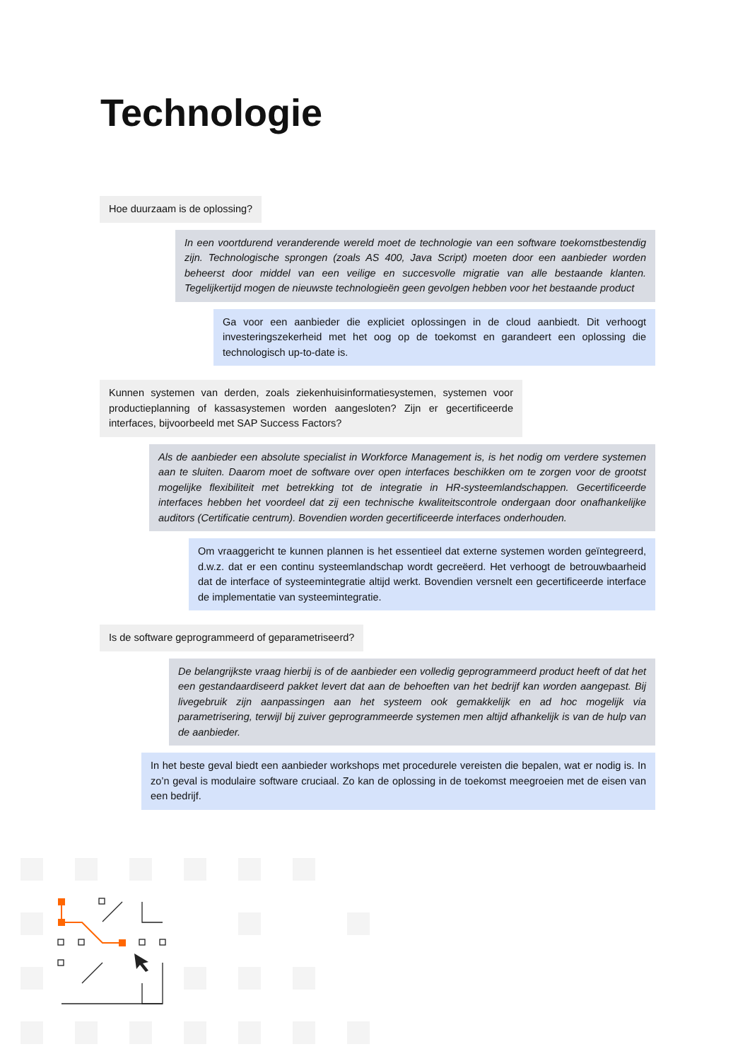Technologie
Hoe duurzaam is de oplossing?
In een voortdurend veranderende wereld moet de technologie van een software toekomstbestendig zijn. Technologische sprongen (zoals AS 400, Java Script) moeten door een aanbieder worden beheerst door middel van een veilige en succesvolle migratie van alle bestaande klanten. Tegelijkertijd mogen de nieuwste technologieën geen gevolgen hebben voor het bestaande product
Ga voor een aanbieder die expliciet oplossingen in de cloud aanbiedt. Dit verhoogt investeringszekerheid met het oog op de toekomst en garandeert een oplossing die technologisch up-to-date is.
Kunnen systemen van derden, zoals ziekenhuisinformatiesystemen, systemen voor productieplanning of kassasystemen worden aangesloten? Zijn er gecertificeerde interfaces, bijvoorbeeld met SAP Success Factors?
Als de aanbieder een absolute specialist in Workforce Management is, is het nodig om verdere systemen aan te sluiten. Daarom moet de software over open interfaces beschikken om te zorgen voor de grootst mogelijke flexibiliteit met betrekking tot de integratie in HR-systeemlandschappen. Gecertificeerde interfaces hebben het voordeel dat zij een technische kwaliteitscontrole ondergaan door onafhankelijke auditors (Certificatie centrum). Bovendien worden gecertificeerde interfaces onderhouden.
Om vraaggericht te kunnen plannen is het essentieel dat externe systemen worden geïntegreerd, d.w.z. dat er een continu systeemlandschap wordt gecreëerd. Het verhoogt de betrouwbaarheid dat de interface of systeemintegratie altijd werkt. Bovendien versnelt een gecertificeerde interface de implementatie van systeemintegratie.
Is de software geprogrammeerd of geparametriseerd?
De belangrijkste vraag hierbij is of de aanbieder een volledig geprogrammeerd product heeft of dat het een gestandaardiseerd pakket levert dat aan de behoeften van het bedrijf kan worden aangepast. Bij livegebruik zijn aanpassingen aan het systeem ook gemakkelijk en ad hoc mogelijk via parametrisering, terwijl bij zuiver geprogrammeerde systemen men altijd afhankelijk is van de hulp van de aanbieder.
In het beste geval biedt een aanbieder workshops met procedurele vereisten die bepalen, wat er nodig is. In zo’n geval is modulaire software cruciaal. Zo kan de oplossing in de toekomst meegroeien met de eisen van een bedrijf.